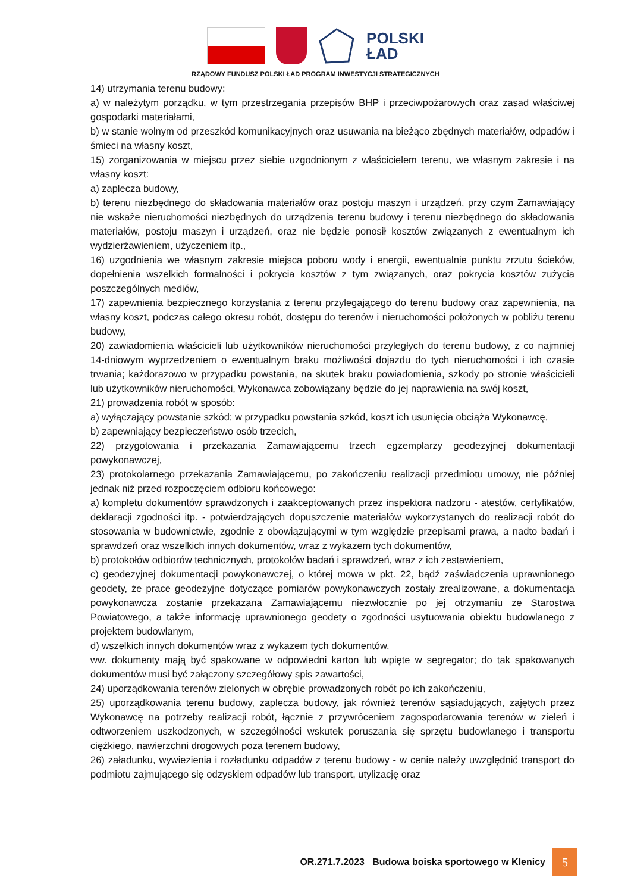POLSKI
ŁAD
RZĄDOWY FUNDUSZ POLSKI ŁAD PROGRAM INWESTYCJI STRATEGICZNYCH
14) utrzymania terenu budowy:
a) w należytym porządku, w tym przestrzegania przepisów BHP i przeciwpożarowych oraz zasad właściwej gospodarki materiałami,
b) w stanie wolnym od przeszkód komunikacyjnych oraz usuwania na bieżąco zbędnych materiałów, odpadów i śmieci na własny koszt,
15) zorganizowania w miejscu przez siebie uzgodnionym z właścicielem terenu, we własnym zakresie i na własny koszt:
a) zaplecza budowy,
b) terenu niezbędnego do składowania materiałów oraz postoju maszyn i urządzeń, przy czym Zamawiający nie wskaże nieruchomości niezbędnych do urządzenia terenu budowy i terenu niezbędnego do składowania materiałów, postoju maszyn i urządzeń, oraz nie będzie ponosił kosztów związanych z ewentualnym ich wydzierżawieniem, użyczeniem itp.,
16) uzgodnienia we własnym zakresie miejsca poboru wody i energii, ewentualnie punktu zrzutu ścieków, dopełnienia wszelkich formalności i pokrycia kosztów z tym związanych, oraz pokrycia kosztów zużycia poszczególnych mediów,
17) zapewnienia bezpiecznego korzystania z terenu przylegającego do terenu budowy oraz zapewnienia, na własny koszt, podczas całego okresu robót, dostępu do terenów i nieruchomości położonych w pobliżu terenu budowy,
20) zawiadomienia właścicieli lub użytkowników nieruchomości przyległych do terenu budowy, z co najmniej 14-dniowym wyprzedzeniem o ewentualnym braku możliwości dojazdu do tych nieruchomości i ich czasie trwania; każdorazowo w przypadku powstania, na skutek braku powiadomienia, szkody po stronie właścicieli lub użytkowników nieruchomości, Wykonawca zobowiązany będzie do jej naprawienia na swój koszt,
21) prowadzenia robót w sposób:
a) wyłączający powstanie szkód; w przypadku powstania szkód, koszt ich usunięcia obciąża Wykonawcę,
b) zapewniający bezpieczeństwo osób trzecich,
22) przygotowania i przekazania Zamawiającemu trzech egzemplarzy geodezyjnej dokumentacji powykonawczej,
23) protokolarnego przekazania Zamawiającemu, po zakończeniu realizacji przedmiotu umowy, nie później jednak niż przed rozpoczęciem odbioru końcowego:
a) kompletu dokumentów sprawdzonych i zaakceptowanych przez inspektora nadzoru - atestów, certyfikatów, deklaracji zgodności itp. - potwierdzających dopuszczenie materiałów wykorzystanych do realizacji robót do stosowania w budownictwie, zgodnie z obowiązującymi w tym względzie przepisami prawa, a nadto badań i sprawdzeń oraz wszelkich innych dokumentów, wraz z wykazem tych dokumentów,
b) protokołów odbiorów technicznych, protokołów badań i sprawdzeń, wraz z ich zestawieniem,
c) geodezyjnej dokumentacji powykonawczej, o której mowa w pkt. 22, bądź zaświadczenia uprawnionego geodety, że prace geodezyjne dotyczące pomiarów powykonawczych zostały zrealizowane, a dokumentacja powykonawcza zostanie przekazana Zamawiającemu niezwłocznie po jej otrzymaniu ze Starostwa Powiatowego, a także informację uprawnionego geodety o zgodności usytuowania obiektu budowlanego z projektem budowlanym,
d) wszelkich innych dokumentów wraz z wykazem tych dokumentów,
ww. dokumenty mają być spakowane w odpowiedni karton lub wpięte w segregator; do tak spakowanych dokumentów musi być załączony szczegółowy spis zawartości,
24) uporządkowania terenów zielonych w obrębie prowadzonych robót po ich zakończeniu,
25) uporządkowania terenu budowy, zaplecza budowy, jak również terenów sąsiadujących, zajętych przez Wykonawcę na potrzeby realizacji robót, łącznie z przywróceniem zagospodarowania terenów w zieleń i odtworzeniem uszkodzonych, w szczególności wskutek poruszania się sprzętu budowlanego i transportu ciężkiego, nawierzchni drogowych poza terenem budowy,
26) załadunku, wywiezienia i rozładunku odpadów z terenu budowy - w cenie należy uwzględnić transport do podmiotu zajmującego się odzyskiem odpadów lub transport, utylizację oraz
OR.271.7.2023 Budowa boiska sportowego w Klenicy
5